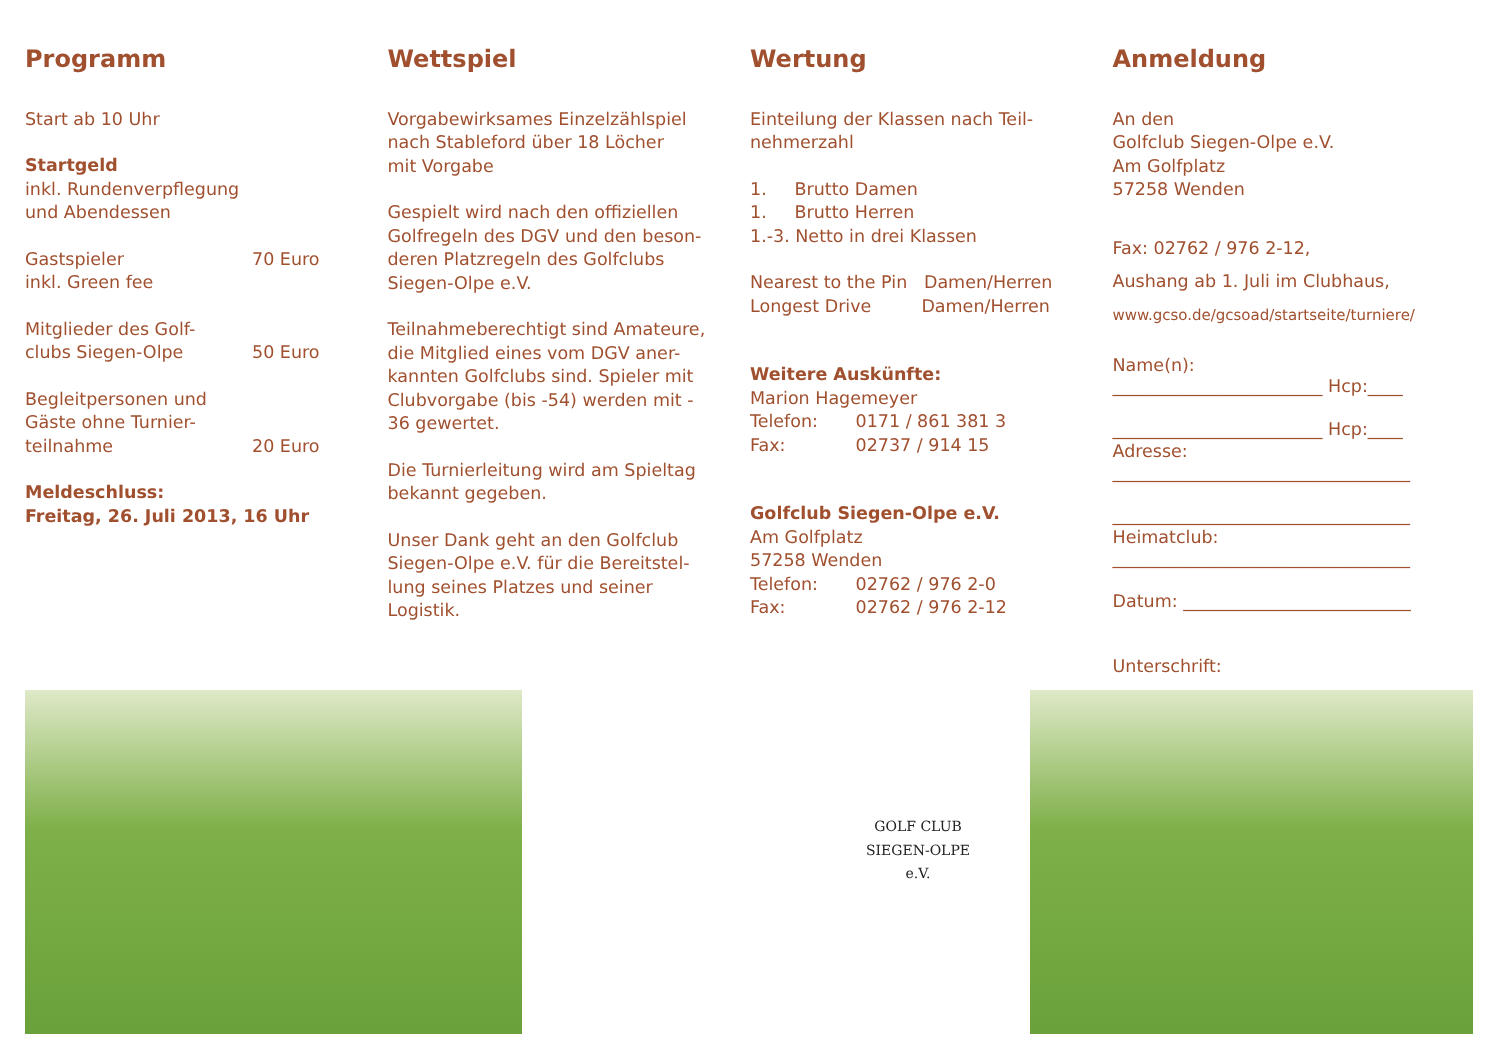Programm
Start ab 10 Uhr
Startgeld
inkl. Rundenverpflegung
und Abendessen
Gastspieler 70 Euro
inkl. Green fee
Mitglieder des Golf-
clubs Siegen-Olpe 50 Euro
Begleitpersonen und
Gäste ohne Turnier-
teilnahme 20 Euro
Meldeschluss:
Freitag, 26. Juli 2013, 16 Uhr
Wettspiel
Vorgabewirksames Einzelzählspiel
nach Stableford über 18 Löcher
mit Vorgabe
Gespielt wird nach den offiziellen
Golfregeln des DGV und den beson-
deren Platzregeln des Golfclubs
Siegen-Olpe e.V.
Teilnahmeberechtigt sind Amateure,
die Mitglied eines vom DGV aner-
kannten Golfclubs sind. Spieler mit
Clubvorgabe (bis -54) werden mit -
36 gewertet.
Die Turnierleitung wird am Spieltag
bekannt gegeben.
Unser Dank geht an den Golfclub
Siegen-Olpe e.V. für die Bereitstel-
lung seines Platzes und seiner
Logistik.
Wertung
Einteilung der Klassen nach Teil-
nehmerzahl
1. Brutto Damen
1. Brutto Herren
1.-3. Netto in drei Klassen
Nearest to the Pin Damen/Herren
Longest Drive Damen/Herren
Weitere Auskünfte:
Marion Hagemeyer
Telefon: 0171 / 861 381 3
Fax: 02737 / 914 15
Golfclub Siegen-Olpe e.V.
Am Golfplatz
57258 Wenden
Telefon: 02762 / 976 2-0
Fax: 02762 / 976 2-12
Anmeldung
An den
Golfclub Siegen-Olpe e.V.
Am Golfplatz
57258 Wenden
Fax: 02762 / 976 2-12,
Aushang ab 1. Juli im Clubhaus,
www.gcso.de/gcsoad/startseite/turniere/
Name(n):
________________________ Hcp:____
________________________ Hcp:____
Adresse:
__________________________________
__________________________________
Heimatclub:
__________________________________
Datum: __________________________
Unterschrift:
GOLF CLUB
SIEGEN-OLPE
e.V.